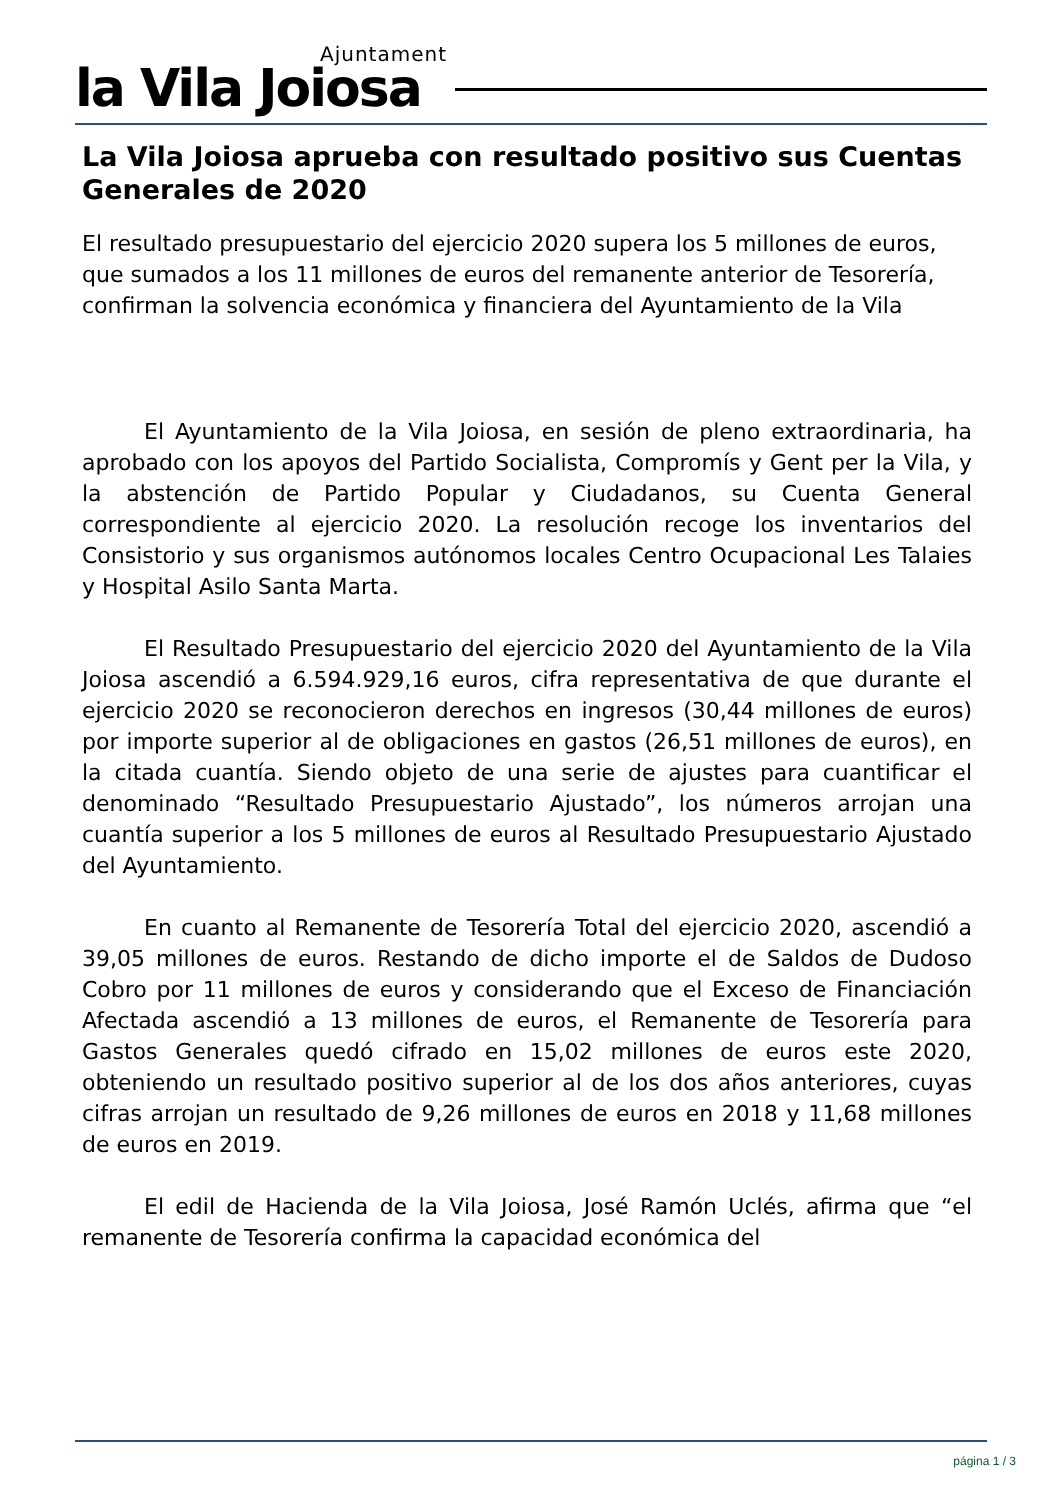Ajuntament la Vila Joiosa
La Vila Joiosa aprueba con resultado positivo sus Cuentas Generales de 2020
El resultado presupuestario del ejercicio 2020 supera los 5 millones de euros, que sumados a los 11 millones de euros del remanente anterior de Tesorería, confirman la solvencia económica y financiera del Ayuntamiento de la Vila
El Ayuntamiento de la Vila Joiosa, en sesión de pleno extraordinaria, ha aprobado con los apoyos del Partido Socialista, Compromís y Gent per la Vila, y la abstención de Partido Popular y Ciudadanos, su Cuenta General correspondiente al ejercicio 2020. La resolución recoge los inventarios del Consistorio y sus organismos autónomos locales Centro Ocupacional Les Talaies y Hospital Asilo Santa Marta.
El Resultado Presupuestario del ejercicio 2020 del Ayuntamiento de la Vila Joiosa ascendió a 6.594.929,16 euros, cifra representativa de que durante el ejercicio 2020 se reconocieron derechos en ingresos (30,44 millones de euros) por importe superior al de obligaciones en gastos (26,51 millones de euros), en la citada cuantía. Siendo objeto de una serie de ajustes para cuantificar el denominado “Resultado Presupuestario Ajustado”, los números arrojan una cuantía superior a los 5 millones de euros al Resultado Presupuestario Ajustado del Ayuntamiento.
En cuanto al Remanente de Tesorería Total del ejercicio 2020, ascendió a 39,05 millones de euros. Restando de dicho importe el de Saldos de Dudoso Cobro por 11 millones de euros y considerando que el Exceso de Financiación Afectada ascendió a 13 millones de euros, el Remanente de Tesorería para Gastos Generales quedó cifrado en 15,02 millones de euros este 2020, obteniendo un resultado positivo superior al de los dos años anteriores, cuyas cifras arrojan un resultado de 9,26 millones de euros en 2018 y 11,68 millones de euros en 2019.
El edil de Hacienda de la Vila Joiosa, José Ramón Uclés, afirma que “el remanente de Tesorería confirma la capacidad económica del
página 1 / 3